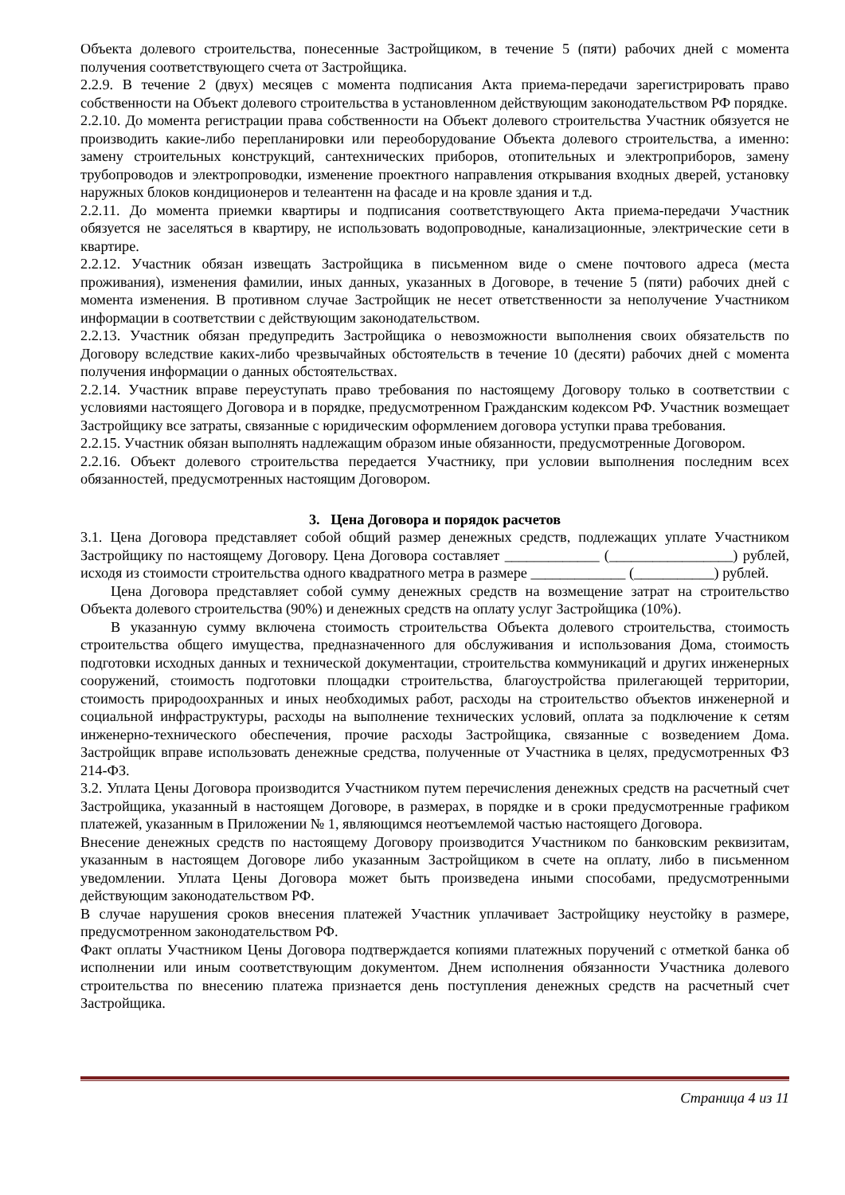Объекта долевого строительства, понесенные Застройщиком, в течение 5 (пяти) рабочих дней с момента получения соответствующего счета от Застройщика.
2.2.9. В течение 2 (двух) месяцев с момента подписания Акта приема-передачи зарегистрировать право собственности на Объект долевого строительства в установленном действующим законодательством РФ порядке.
2.2.10. До момента регистрации права собственности на Объект долевого строительства Участник обязуется не производить какие-либо перепланировки или переоборудование Объекта долевого строительства, а именно: замену строительных конструкций, сантехнических приборов, отопительных и электроприборов, замену трубопроводов и электропроводки, изменение проектного направления открывания входных дверей, установку наружных блоков кондиционеров и телеантенн на фасаде и на кровле здания и т.д.
2.2.11. До момента приемки квартиры и подписания соответствующего Акта приема-передачи Участник обязуется не заселяться в квартиру, не использовать водопроводные, канализационные, электрические сети в квартире.
2.2.12. Участник обязан извещать Застройщика в письменном виде о смене почтового адреса (места проживания), изменения фамилии, иных данных, указанных в Договоре, в течение 5 (пяти) рабочих дней с момента изменения. В противном случае Застройщик не несет ответственности за неполучение Участником информации в соответствии с действующим законодательством.
2.2.13. Участник обязан предупредить Застройщика о невозможности выполнения своих обязательств по Договору вследствие каких-либо чрезвычайных обстоятельств в течение 10 (десяти) рабочих дней с момента получения информации о данных обстоятельствах.
2.2.14. Участник вправе переуступать право требования по настоящему Договору только в соответствии с условиями настоящего Договора и в порядке, предусмотренном Гражданским кодексом РФ. Участник возмещает Застройщику все затраты, связанные с юридическим оформлением договора уступки права требования.
2.2.15. Участник обязан выполнять надлежащим образом иные обязанности, предусмотренные Договором.
2.2.16. Объект долевого строительства передается Участнику, при условии выполнения последним всех обязанностей, предусмотренных настоящим Договором.
3. Цена Договора и порядок расчетов
3.1. Цена Договора представляет собой общий размер денежных средств, подлежащих уплате Участником Застройщику по настоящему Договору. Цена Договора составляет _____________ (_________________) рублей, исходя из стоимости строительства одного квадратного метра в размере _____________ (___________) рублей.
Цена Договора представляет собой сумму денежных средств на возмещение затрат на строительство Объекта долевого строительства (90%) и денежных средств на оплату услуг Застройщика (10%).
В указанную сумму включена стоимость строительства Объекта долевого строительства, стоимость строительства общего имущества, предназначенного для обслуживания и использования Дома, стоимость подготовки исходных данных и технической документации, строительства коммуникаций и других инженерных сооружений, стоимость подготовки площадки строительства, благоустройства прилегающей территории, стоимость природоохранных и иных необходимых работ, расходы на строительство объектов инженерной и социальной инфраструктуры, расходы на выполнение технических условий, оплата за подключение к сетям инженерно-технического обеспечения, прочие расходы Застройщика, связанные с возведением Дома. Застройщик вправе использовать денежные средства, полученные от Участника в целях, предусмотренных ФЗ 214-ФЗ.
3.2. Уплата Цены Договора производится Участником путем перечисления денежных средств на расчетный счет Застройщика, указанный в настоящем Договоре, в размерах, в порядке и в сроки предусмотренные графиком платежей, указанным в Приложении № 1, являющимся неотъемлемой частью настоящего Договора.
Внесение денежных средств по настоящему Договору производится Участником по банковским реквизитам, указанным в настоящем Договоре либо указанным Застройщиком в счете на оплату, либо в письменном уведомлении. Уплата Цены Договора может быть произведена иными способами, предусмотренными действующим законодательством РФ.
В случае нарушения сроков внесения платежей Участник уплачивает Застройщику неустойку в размере, предусмотренном законодательством РФ.
Факт оплаты Участником Цены Договора подтверждается копиями платежных поручений с отметкой банка об исполнении или иным соответствующим документом. Днем исполнения обязанности Участника долевого строительства по внесению платежа признается день поступления денежных средств на расчетный счет Застройщика.
Страница 4 из 11